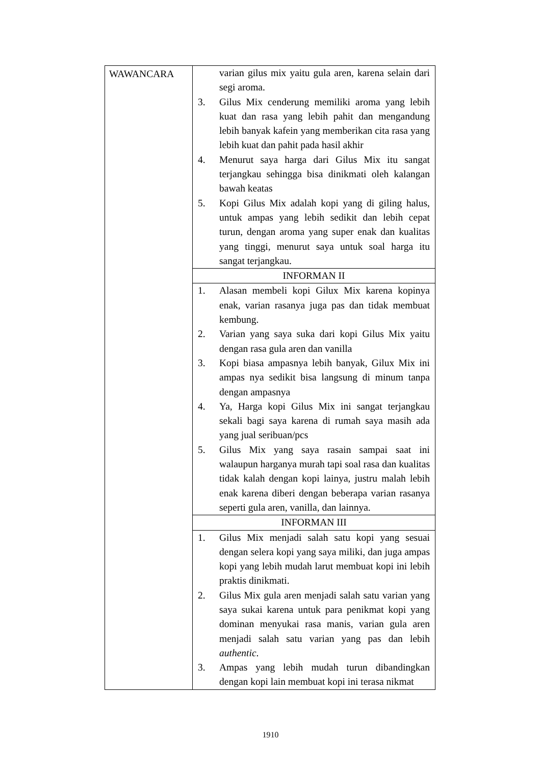| WAWANCARA | varian gilus mix yaitu gula aren, karena selain dari segi aroma. 3. Gilus Mix cenderung memiliki aroma yang lebih kuat dan rasa yang lebih pahit dan mengandung lebih banyak kafein yang memberikan cita rasa yang lebih kuat dan pahit pada hasil akhir 4. Menurut saya harga dari Gilus Mix itu sangat terjangkau sehingga bisa dinikmati oleh kalangan bawah keatas 5. Kopi Gilus Mix adalah kopi yang di giling halus, untuk ampas yang lebih sedikit dan lebih cepat turun, dengan aroma yang super enak dan kualitas yang tinggi, menurut saya untuk soal harga itu sangat terjangkau. |
| | INFORMAN II |
| | 1. Alasan membeli kopi Gilux Mix karena kopinya enak, varian rasanya juga pas dan tidak membuat kembung. 2. Varian yang saya suka dari kopi Gilus Mix yaitu dengan rasa gula aren dan vanilla 3. Kopi biasa ampasnya lebih banyak, Gilux Mix ini ampas nya sedikit bisa langsung di minum tanpa dengan ampasnya 4. Ya, Harga kopi Gilus Mix ini sangat terjangkau sekali bagi saya karena di rumah saya masih ada yang jual seribuan/pcs 5. Gilus Mix yang saya rasain sampai saat ini walaupun harganya murah tapi soal rasa dan kualitas tidak kalah dengan kopi lainya, justru malah lebih enak karena diberi dengan beberapa varian rasanya seperti gula aren, vanilla, dan lainnya. |
| | INFORMAN III |
| | 1. Gilus Mix menjadi salah satu kopi yang sesuai dengan selera kopi yang saya miliki, dan juga ampas kopi yang lebih mudah larut membuat kopi ini lebih praktis dinikmati. 2. Gilus Mix gula aren menjadi salah satu varian yang saya sukai karena untuk para penikmat kopi yang dominan menyukai rasa manis, varian gula aren menjadi salah satu varian yang pas dan lebih authentic . 3. Ampas yang lebih mudah turun dibandingkan dengan kopi lain membuat kopi ini terasa nikmat |
1910